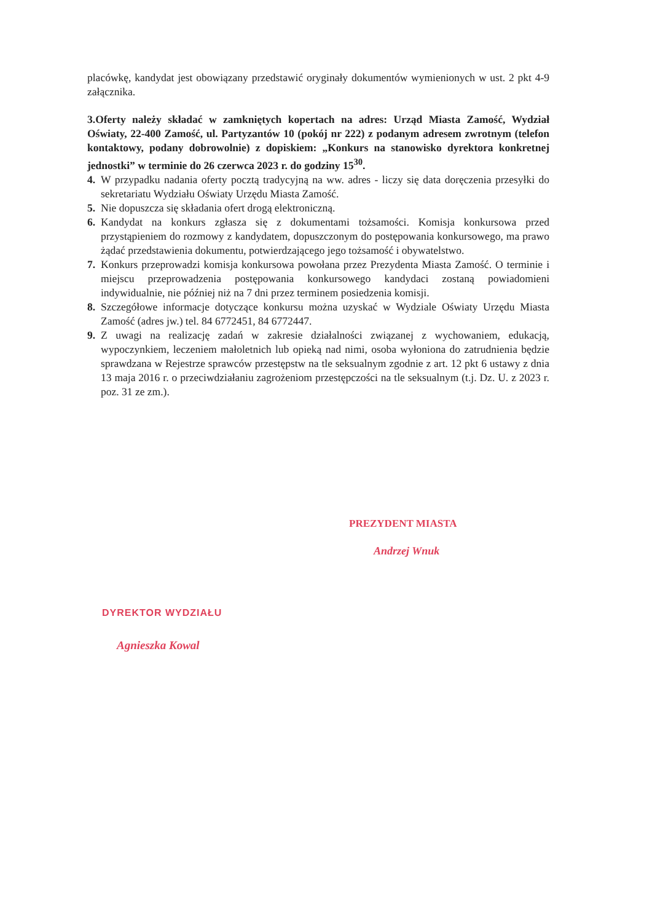placówkę, kandydat jest obowiązany przedstawić oryginały dokumentów wymienionych w ust. 2 pkt 4-9 załącznika.
3.Oferty należy składać w zamkniętych kopertach na adres: Urząd Miasta Zamość, Wydział Oświaty, 22-400 Zamość, ul. Partyzantów 10 (pokój nr 222) z podanym adresem zwrotnym (telefon kontaktowy, podany dobrowolnie) z dopiskiem: „Konkurs na stanowisko dyrektora konkretnej jednostki” w terminie do 26 czerwca 2023 r. do godziny 15<sup>30</sup>.
4. W przypadku nadania oferty pocztą tradycyjną na ww. adres - liczy się data doręczenia przesyłki do sekretariatu Wydziału Oświaty Urzędu Miasta Zamość.
5. Nie dopuszcza się składania ofert drogą elektroniczną.
6. Kandydat na konkurs zgłasza się z dokumentami tożsamości. Komisja konkursowa przed przystąpieniem do rozmowy z kandydatem, dopuszczonym do postępowania konkursowego, ma prawo żądać przedstawienia dokumentu, potwierdzającego jego tożsamość i obywatelstwo.
7. Konkurs przeprowadzi komisja konkursowa powołana przez Prezydenta Miasta Zamość. O terminie i miejscu przeprowadzenia postępowania konkursowego kandydaci zostaną powiadomieni indywidualnie, nie później niż na 7 dni przez terminem posiedzenia komisji.
8. Szczegółowe informacje dotyczące konkursu można uzyskać w Wydziale Oświaty Urzędu Miasta Zamość (adres jw.) tel. 84 6772451, 84 6772447.
9. Z uwagi na realizację zadań w zakresie działalności związanej z wychowaniem, edukacją, wypoczynkiem, leczeniem małoletnich lub opieką nad nimi, osoba wyłoniona do zatrudnienia będzie sprawdzana w Rejestrze sprawców przestępstw na tle seksualnym zgodnie z art. 12 pkt 6 ustawy z dnia 13 maja 2016 r. o przeciwdziałaniu zagrożeniom przestępczości na tle seksualnym (t.j. Dz. U. z 2023 r. poz. 31 ze zm.).
PREZYDENT MIASTA
Andrzej Wnuk
DYREKTOR WYDZIAŁU
Agnieszka Kowal